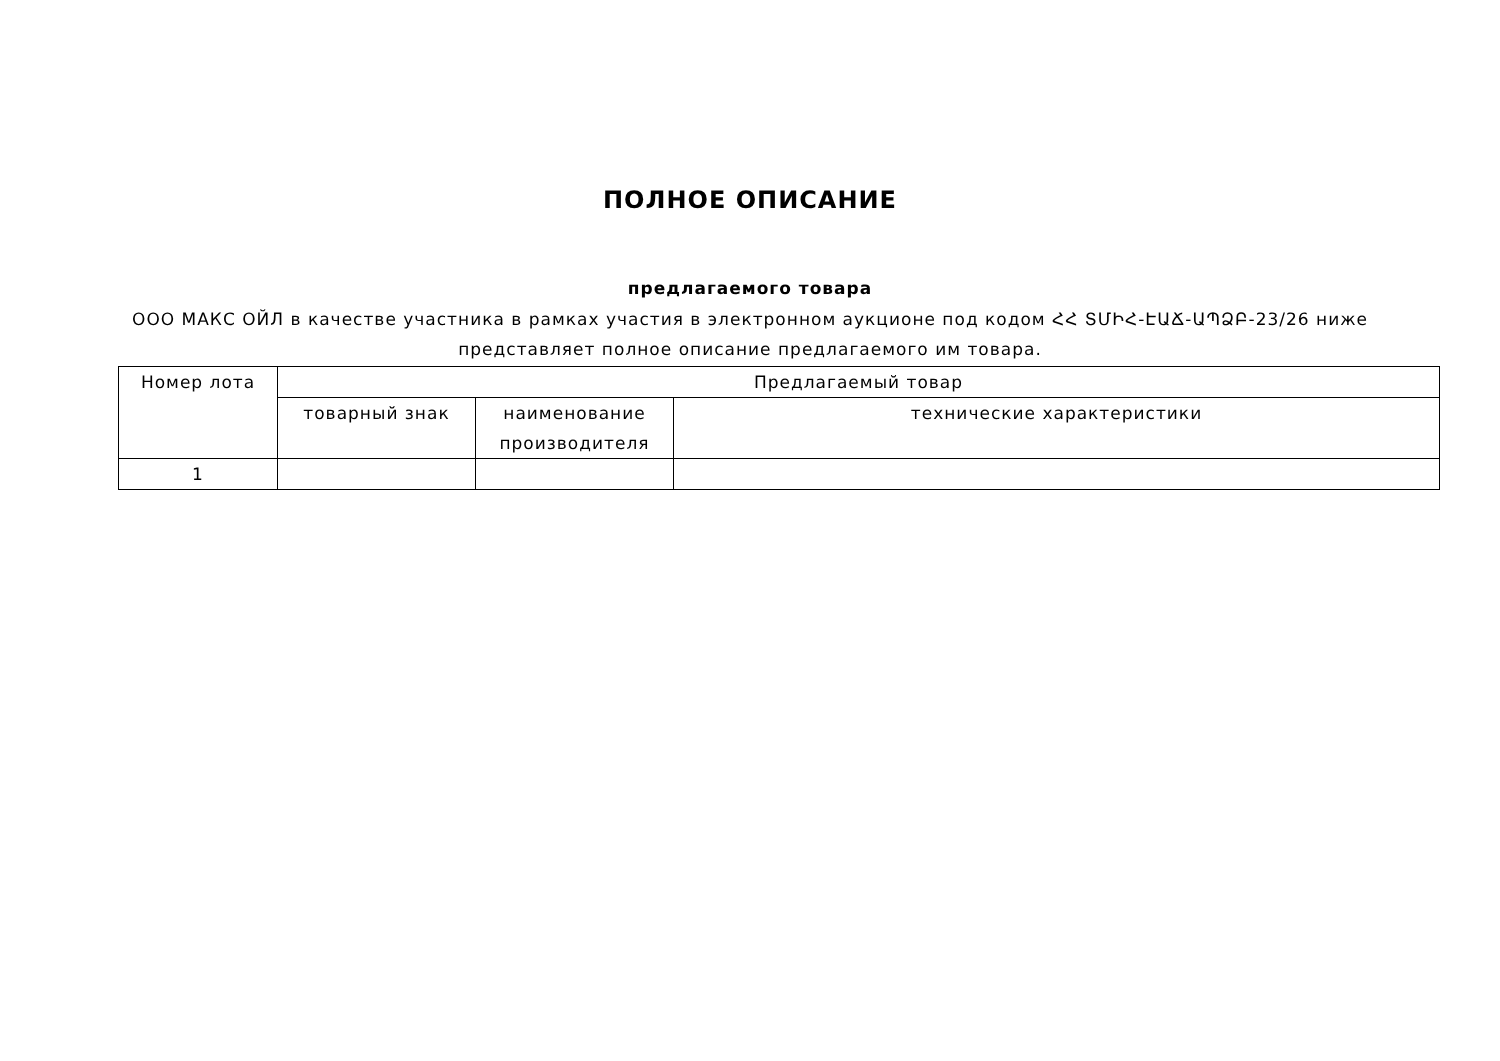ПОЛНОЕ ОПИСАНИЕ
предлагаемого товара
ООО МАКС ОЙЛ в качестве участника в рамках участия в электронном аукционе под кодом ՀՀ ՏՄԻՀ-ԷԱՃ-ԱՊՁԲ-23/26 ниже представляет полное описание предлагаемого им товара.
| Номер лота | Предлагаемый товар | | |
| --- | --- | --- | --- |
| | товарный знак | наименование производителя | технические характеристики |
| 1 | | | |